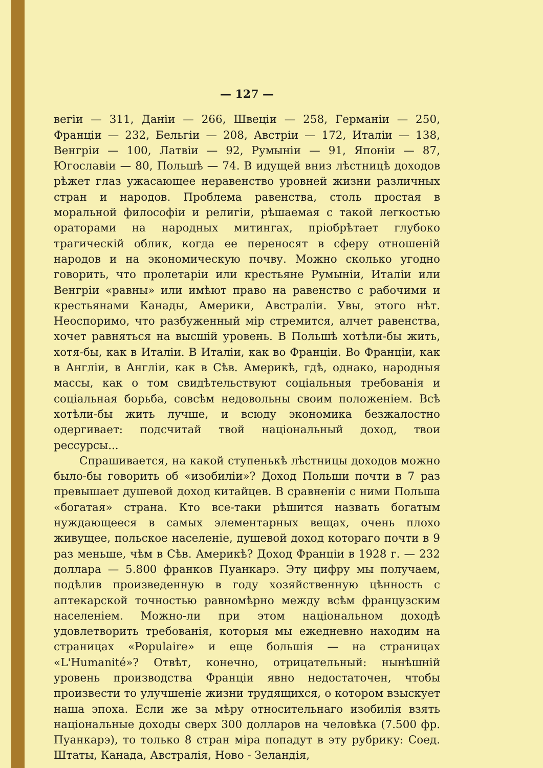— 127 —
вегіи — 311, Даніи — 266, Швеціи — 258, Германіи — 250, Франціи — 232, Бельгіи — 208, Австріи — 172, Италіи — 138, Венгріи — 100, Латвіи — 92, Румыніи — 91, Японіи — 87, Югославіи — 80, Польшѣ — 74. В идущей вниз лѣстницѣ доходов рѣжет глаз ужасающее неравенство уровней жизни различных стран и народов. Проблема равенства, столь простая в моральной философіи и религіи, рѣшаемая с такой легкостью ораторами на народных митингах, пріобрѣтает глубоко трагическій облик, когда ее переносят в сферу отношеній народов и на экономическую почву. Можно сколько угодно говорить, что пролетаріи или крестьяне Румыніи, Италіи или Венгріи «равны» или имѣют право на равенство с рабочими и крестьянами Канады, Америки, Австраліи. Увы, этого нѣт. Неоспоримо, что разбуженный мір стремится, алчет равенства, хочет равняться на высшій уровень. В Польшѣ хотѣли-бы жить, хотя-бы, как в Италіи. В Италіи, как во Франціи. Во Франціи, как в Англіи, в Англіи, как в Сѣв. Америкѣ, гдѣ, однако, народныя массы, как о том свидѣтельствуют соціальныя требованія и соціальная борьба, совсѣм недовольны своим положеніем. Всѣ хотѣли-бы жить лучше, и всюду экономика безжалостно одергивает: подсчитай твой національный доход, твои рессурсы...
Спрашивается, на какой ступенькѣ лѣстницы доходов можно было-бы говорить об «изобиліи»? Доход Польши почти в 7 раз превышает душевой доход китайцев. В сравненіи с ними Польша «богатая» страна. Кто все-таки рѣшится назвать богатым нуждающееся в самых элементарных вещах, очень плохо живущее, польское населеніе, душевой доход котораго почти в 9 раз меньше, чѣм в Сѣв. Америкѣ? Доход Франціи в 1928 г. — 232 доллара — 5.800 франков Пуанкарэ. Эту цифру мы получаем, подѣлив произведенную в году хозяйственную цѣнность с аптекарской точностью равномѣрно между всѣм французским населеніем. Можно-ли при этом національном доходѣ удовлетворить требованія, которыя мы ежедневно находим на страницах «Populaire» и еще большія — на страницах «L'Humanité»? Отвѣт, конечно, отрицательный: нынѣшній уровень производства Франціи явно недостаточен, чтобы произвести то улучшеніе жизни трудящихся, о котором взыскует наша эпоха. Если же за мѣру относительнаго изобилія взять національные доходы сверх 300 долларов на человѣка (7.500 фр. Пуанкарэ), то только 8 стран міра попадут в эту рубрику: Соед. Штаты, Канада, Австралія, Ново - Зеландія,